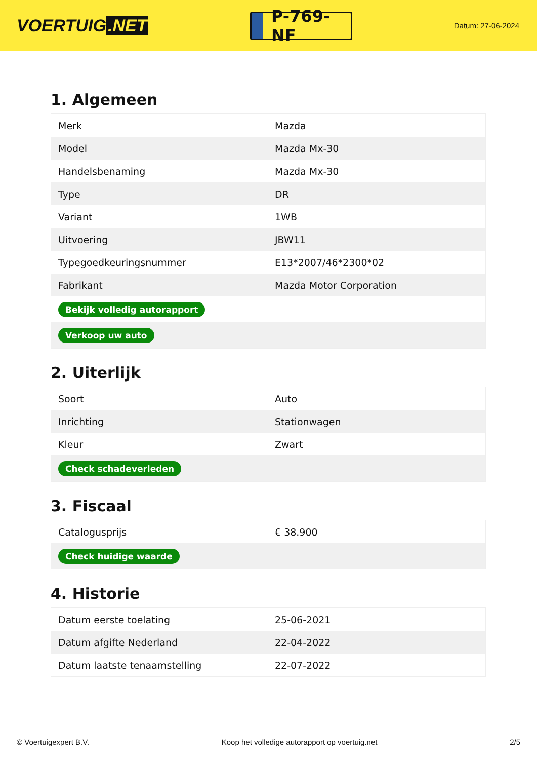VOERTUIG.NET
P-769-NF
Datum: 27-06-2024
1. Algemeen
| Merk | Mazda |
| Model | Mazda Mx-30 |
| Handelsbenaming | Mazda Mx-30 |
| Type | DR |
| Variant | 1WB |
| Uitvoering | JBW11 |
| Typegoedkeuringsnummer | E13*2007/46*2300*02 |
| Fabrikant | Mazda Motor Corporation |
| Bekijk volledig autorapport | |
| Verkoop uw auto | |
2. Uiterlijk
| Soort | Auto |
| Inrichting | Stationwagen |
| Kleur | Zwart |
| Check schadeverleden | |
3. Fiscaal
| Catalogusprijs | € 38.900 |
| Check huidige waarde | |
4. Historie
| Datum eerste toelating | 25-06-2021 |
| Datum afgifte Nederland | 22-04-2022 |
| Datum laatste tenaamstelling | 22-07-2022 |
© Voertuigexpert B.V. Koop het volledige autorapport op voertuig.net 2/5